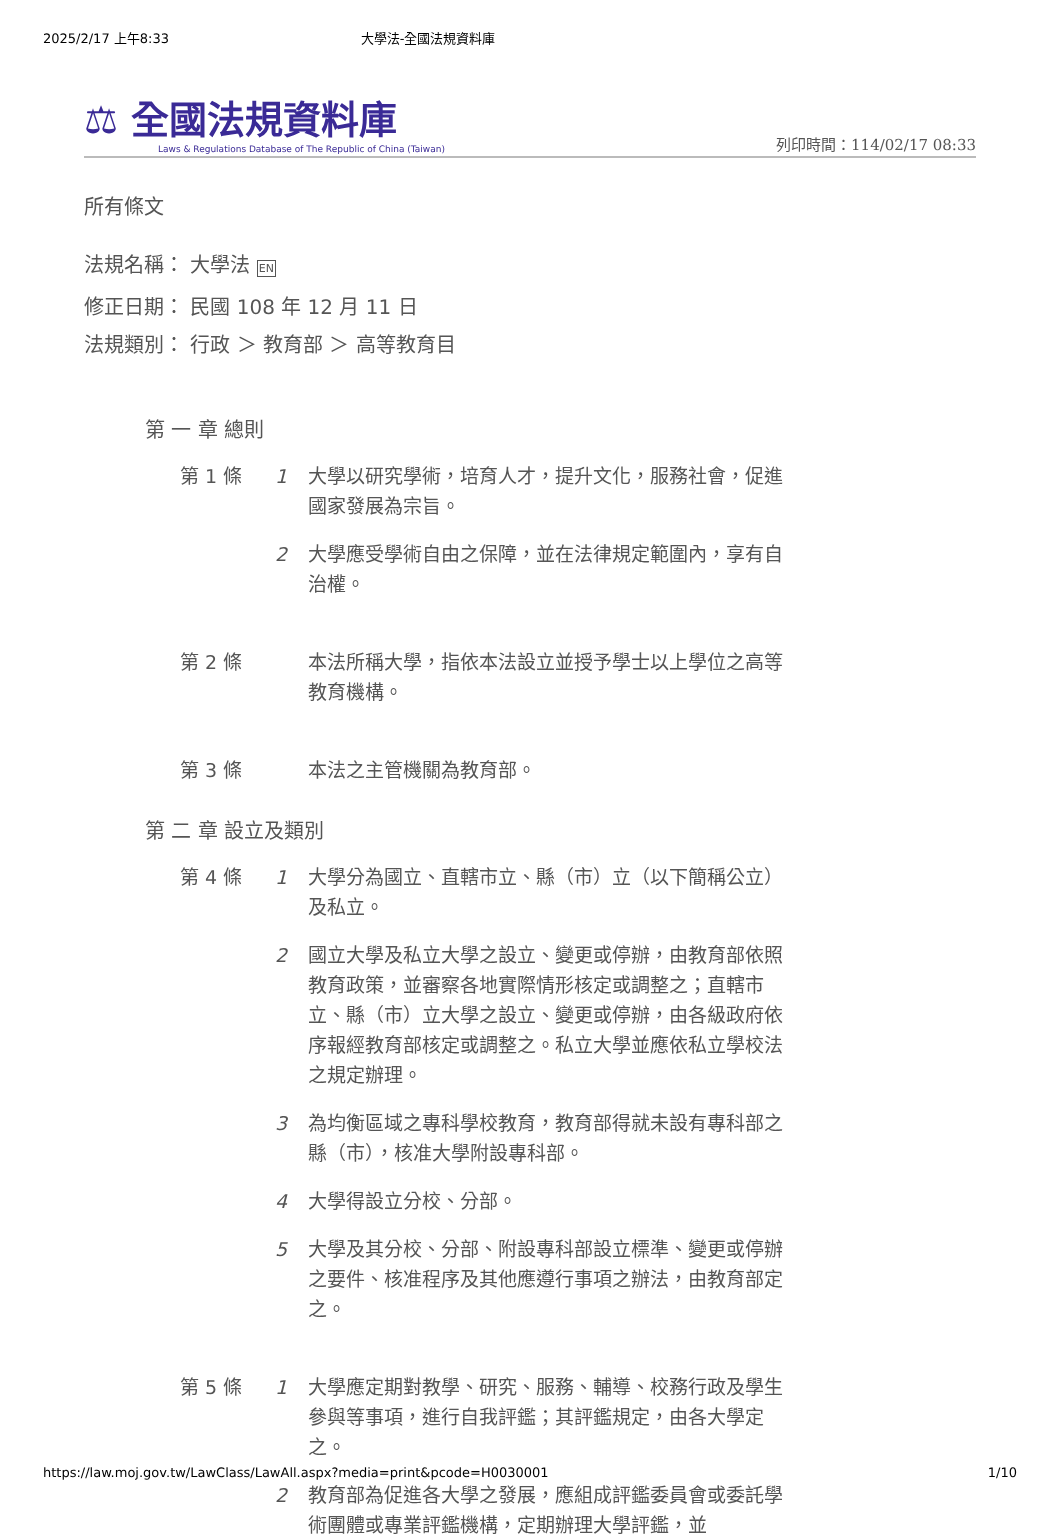2025/2/17 上午8:33 大學法-全國法規資料庫
⚖ 全國法規資料庫
Laws & Regulations Database of The Republic of China (Taiwan)
列印時間：114/02/17 08:33
所有條文
法規名稱： 大學法 EN
修正日期： 民國 108 年 12 月 11 日
法規類別： 行政 ＞ 教育部 ＞ 高等教育目
第 一 章 總則
第 1 條
1 大學以研究學術，培育人才，提升文化，服務社會，促進國家發展為宗旨。
2 大學應受學術自由之保障，並在法律規定範圍內，享有自治權。
第 2 條
本法所稱大學，指依本法設立並授予學士以上學位之高等教育機構。
第 3 條
本法之主管機關為教育部。
第 二 章 設立及類別
第 4 條
1 大學分為國立、直轄市立、縣（市）立（以下簡稱公立）及私立。
2 國立大學及私立大學之設立、變更或停辦，由教育部依照教育政策，並審察各地實際情形核定或調整之；直轄市立、縣（市）立大學之設立、變更或停辦，由各級政府依序報經教育部核定或調整之。私立大學並應依私立學校法之規定辦理。
3 為均衡區域之專科學校教育，教育部得就未設有專科部之縣（市），核准大學附設專科部。
4 大學得設立分校、分部。
5 大學及其分校、分部、附設專科部設立標準、變更或停辦之要件、核准程序及其他應遵行事項之辦法，由教育部定之。
第 5 條
1 大學應定期對教學、研究、服務、輔導、校務行政及學生參與等事項，進行自我評鑑；其評鑑規定，由各大學定之。
2 教育部為促進各大學之發展，應組成評鑑委員會或委託學術團體或專業評鑑機構，定期辦理大學評鑑，並
https://law.moj.gov.tw/LawClass/LawAll.aspx?media=print&pcode=H0030001 1/10